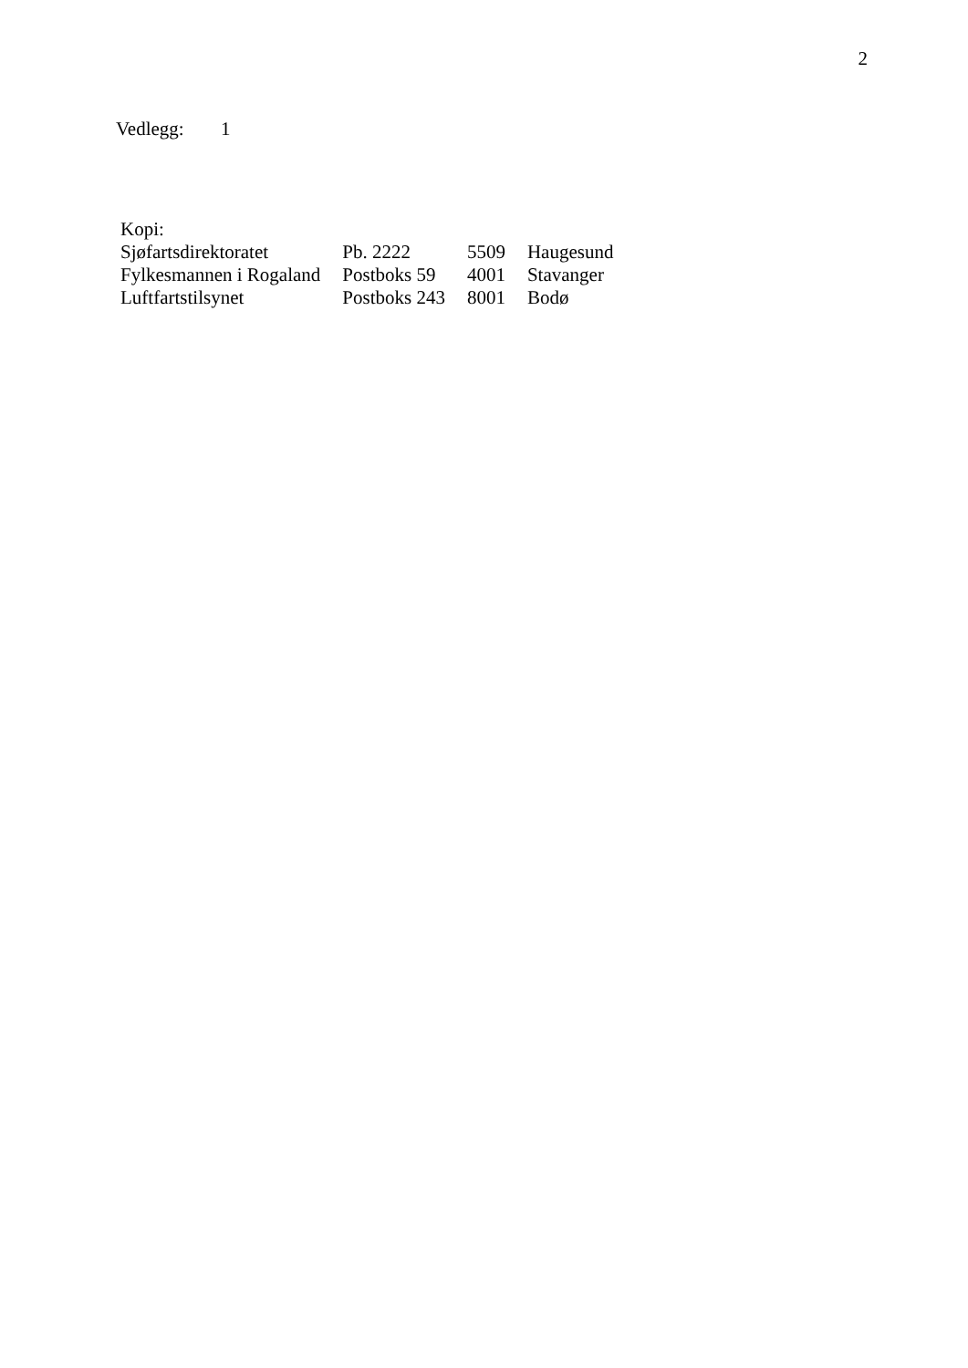2
Vedlegg: 1
Kopi:
| Sjøfartsdirektoratet | Pb. 2222 | 5509 | Haugesund |
| Fylkesmannen i Rogaland | Postboks 59 | 4001 | Stavanger |
| Luftfartstilsynet | Postboks 243 | 8001 | Bodø |